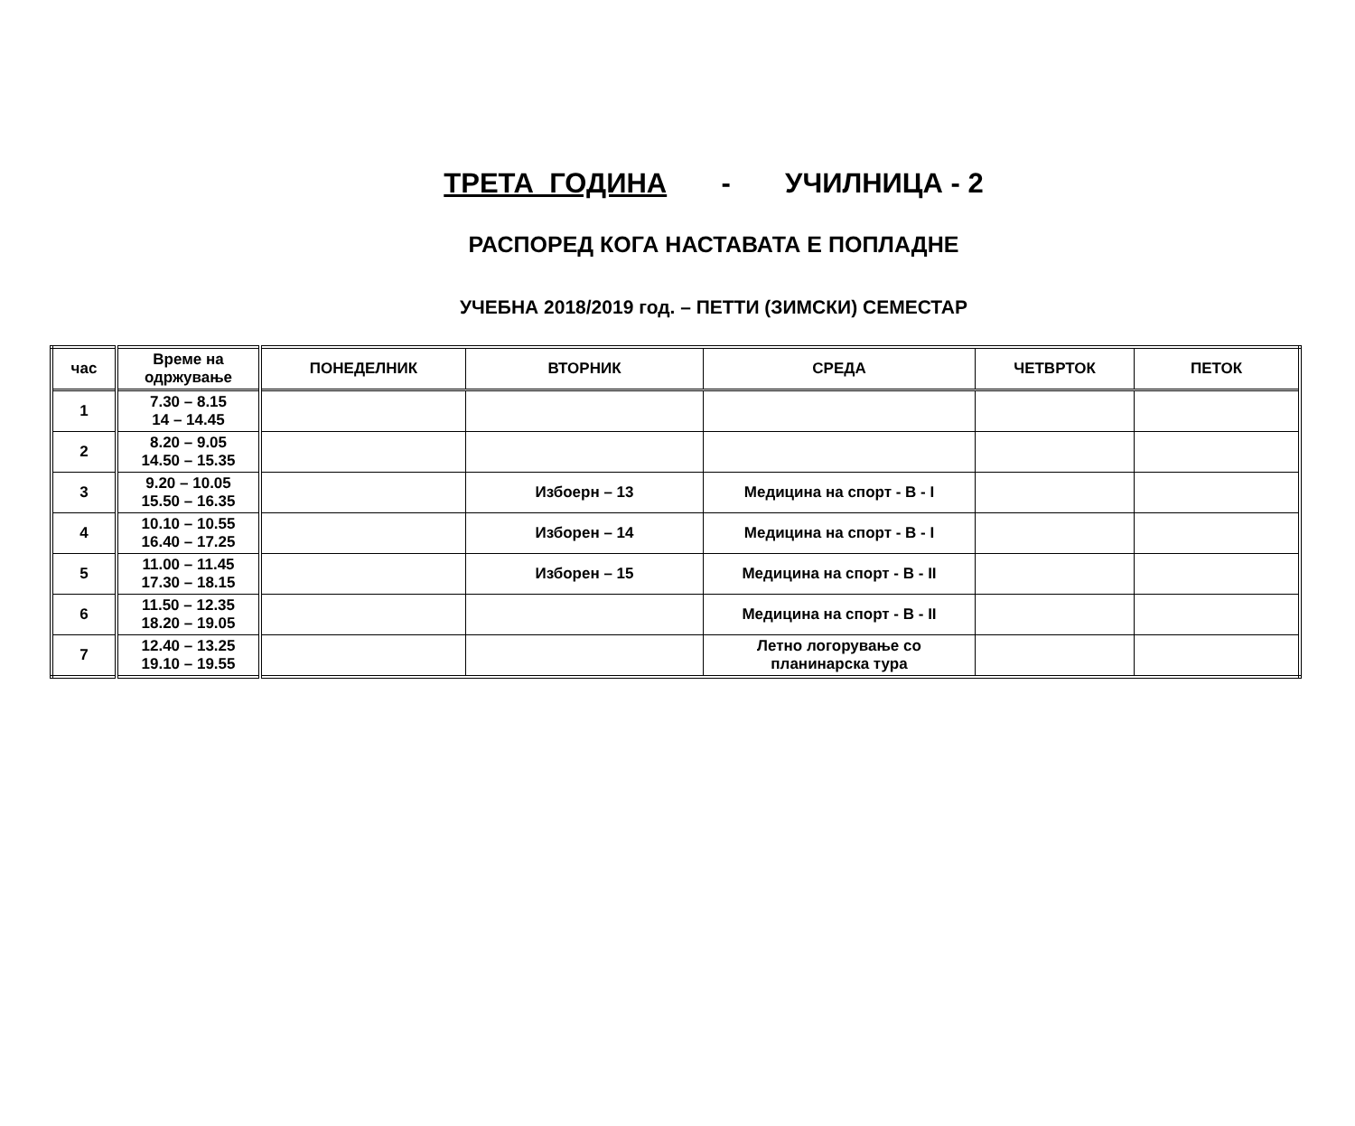ТРЕТА ГОДИНА - УЧИЛНИЦА - 2
РАСПОРЕД КОГА НАСТАВАТА Е ПОПЛАДНЕ
УЧЕБНА 2018/2019 год. – ПЕТТИ (ЗИМСКИ) СЕМЕСТАР
| час | Време на одржување | ПОНЕДЕЛНИК | ВТОРНИК | СРЕДА | ЧЕТВРТОК | ПЕТОК |
| --- | --- | --- | --- | --- | --- | --- |
| 1 | 7.30 – 8.15 14 – 14.45 | | | | | |
| 2 | 8.20 – 9.05 14.50 – 15.35 | | | | | |
| 3 | 9.20 – 10.05 15.50 – 16.35 | | Избоерн – 13 | Медицина на спорт - В - I | | |
| 4 | 10.10 – 10.55 16.40 – 17.25 | | Изборен – 14 | Медицина на спорт - В - I | | |
| 5 | 11.00 – 11.45 17.30 – 18.15 | | Изборен – 15 | Медицина на спорт - В - II | | |
| 6 | 11.50 – 12.35 18.20 – 19.05 | | | Медицина на спорт - В - II | | |
| 7 | 12.40 – 13.25 19.10 – 19.55 | | | Летно логорување со планинарска тура | | |